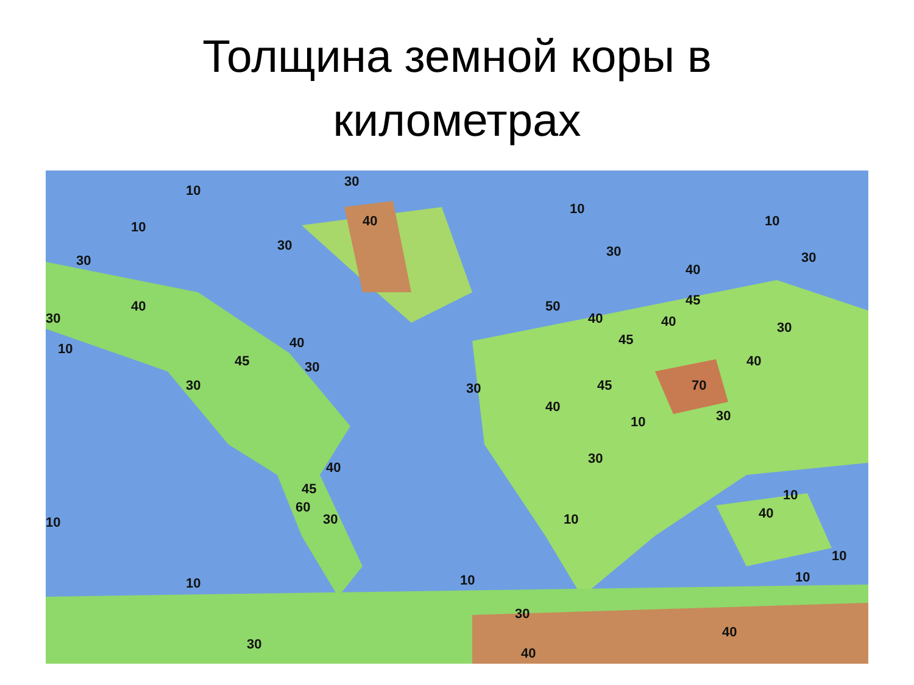Толщина земной коры в
километрах
10
30
10 40
10
10
30
30
30 30
40
40
30
50 45
40 40
30
10 40 45
40 45 30
30
40
45 70 30
30 10
40
30
45
60
10
40
10 30 10
10
10 10 10
30
40
30
40